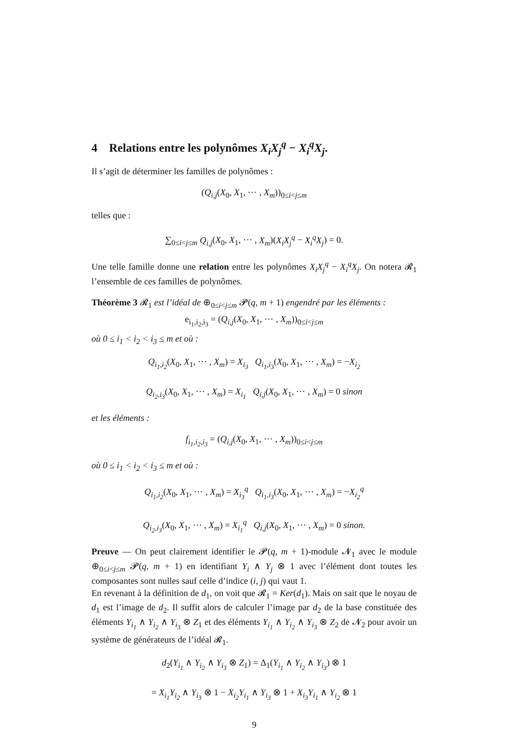4 Relations entre les polynômes X<sub>i</sub>X<sub>j</sub><sup>q</sup> − X<sub>i</sub><sup>q</sup>X<sub>j</sub>.
Il s’agit de déterminer les familles de polynômes :
(Q<sub>i,j</sub>(X<sub>0</sub>, X<sub>1</sub>, ⋯ , X<sub>m</sub>))<sub>0≤i<j≤m</sub>
telles que :
∑<sub>0≤i<j≤m</sub> Q<sub>i,j</sub>(X<sub>0</sub>, X<sub>1</sub>, ⋯ , X<sub>m</sub>)(X<sub>i</sub>X<sub>j</sub><sup>q</sup> − X<sub>i</sub><sup>q</sup>X<sub>j</sub>) = 0.
Une telle famille donne une relation entre les polynômes X<sub>i</sub>X<sub>j</sub><sup>q</sup> − X<sub>i</sub><sup>q</sup>X<sub>j</sub>. On notera 𝓡<sub>1</sub> l’ensemble de ces familles de polynômes.
Théorème 3 𝓡<sub>1</sub> est l’idéal de ⊕<sub>0≤i<j≤m</sub> 𝓟(q, m + 1) engendré par les éléments :
e<sub>i<sub>1</sub>,i<sub>2</sub>,i<sub>3</sub></sub> = (Q<sub>i,j</sub>(X<sub>0</sub>, X<sub>1</sub>, ⋯ , X<sub>m</sub>))<sub>0≤i<j≤m</sub>
où 0 ≤ i<sub>1</sub> < i<sub>2</sub> < i<sub>3</sub> ≤ m et où :
Q<sub>i<sub>1</sub>,i<sub>2</sub></sub>(X<sub>0</sub>, X<sub>1</sub>, ⋯ , X<sub>m</sub>) = X<sub>i<sub>3</sub></sub> Q<sub>i<sub>1</sub>,i<sub>3</sub></sub>(X<sub>0</sub>, X<sub>1</sub>, ⋯ , X<sub>m</sub>) = −X<sub>i<sub>2</sub></sub>
Q<sub>i<sub>2</sub>,i<sub>3</sub></sub>(X<sub>0</sub>, X<sub>1</sub>, ⋯ , X<sub>m</sub>) = X<sub>i<sub>1</sub></sub> Q<sub>i,j</sub>(X<sub>0</sub>, X<sub>1</sub>, ⋯ , X<sub>m</sub>) = 0 sinon
et les éléments :
f<sub>i<sub>1</sub>,i<sub>2</sub>,i<sub>3</sub></sub> = (Q<sub>i,j</sub>(X<sub>0</sub>, X<sub>1</sub>, ⋯ , X<sub>m</sub>))<sub>0≤i<j≤m</sub>
où 0 ≤ i<sub>1</sub> < i<sub>2</sub> < i<sub>3</sub> ≤ m et où :
Q<sub>i<sub>1</sub>,i<sub>2</sub></sub>(X<sub>0</sub>, X<sub>1</sub>, ⋯ , X<sub>m</sub>) = X<sub>i<sub>3</sub></sub><sup>q</sup> Q<sub>i<sub>1</sub>,i<sub>3</sub></sub>(X<sub>0</sub>, X<sub>1</sub>, ⋯ , X<sub>m</sub>) = −X<sub>i<sub>2</sub></sub><sup>q</sup>
Q<sub>i<sub>2</sub>,i<sub>3</sub></sub>(X<sub>0</sub>, X<sub>1</sub>, ⋯ , X<sub>m</sub>) = X<sub>i<sub>1</sub></sub><sup>q</sup> Q<sub>i,j</sub>(X<sub>0</sub>, X<sub>1</sub>, ⋯ , X<sub>m</sub>) = 0 sinon.
Preuve — On peut clairement identifier le 𝓟(q, m + 1)-module 𝓝<sub>1</sub> avec le module ⊕<sub>0≤i<j≤m</sub> 𝓟(q, m + 1) en identifiant Y<sub>i</sub> ∧ Y<sub>j</sub> ⊗ 1 avec l’élément dont toutes les composantes sont nulles sauf celle d’indice (i, j) qui vaut 1.
En revenant à la définition de d<sub>1</sub>, on voit que 𝓡<sub>1</sub> = Ker(d<sub>1</sub>). Mais on sait que le noyau de d<sub>1</sub> est l’image de d<sub>2</sub>. Il suffit alors de calculer l’image par d<sub>2</sub> de la base constituée des éléments Y<sub>i<sub>1</sub></sub> ∧ Y<sub>i<sub>2</sub></sub> ∧ Y<sub>i<sub>3</sub></sub> ⊗ Z<sub>1</sub> et des éléments Y<sub>i<sub>1</sub></sub> ∧ Y<sub>i<sub>2</sub></sub> ∧ Y<sub>i<sub>3</sub></sub> ⊗ Z<sub>2</sub> de 𝓝<sub>2</sub> pour avoir un système de générateurs de l’idéal 𝓡<sub>1</sub>.
d<sub>2</sub>(Y<sub>i<sub>1</sub></sub> ∧ Y<sub>i<sub>2</sub></sub> ∧ Y<sub>i<sub>3</sub></sub> ⊗ Z<sub>1</sub>) = Δ<sub>1</sub>(Y<sub>i<sub>1</sub></sub> ∧ Y<sub>i<sub>2</sub></sub> ∧ Y<sub>i<sub>3</sub></sub>) ⊗ 1
= X<sub>i<sub>1</sub></sub>Y<sub>i<sub>2</sub></sub> ∧ Y<sub>i<sub>3</sub></sub> ⊗ 1 − X<sub>i<sub>2</sub></sub>Y<sub>i<sub>1</sub></sub> ∧ Y<sub>i<sub>3</sub></sub> ⊗ 1 + X<sub>i<sub>3</sub></sub>Y<sub>i<sub>1</sub></sub> ∧ Y<sub>i<sub>2</sub></sub> ⊗ 1
9